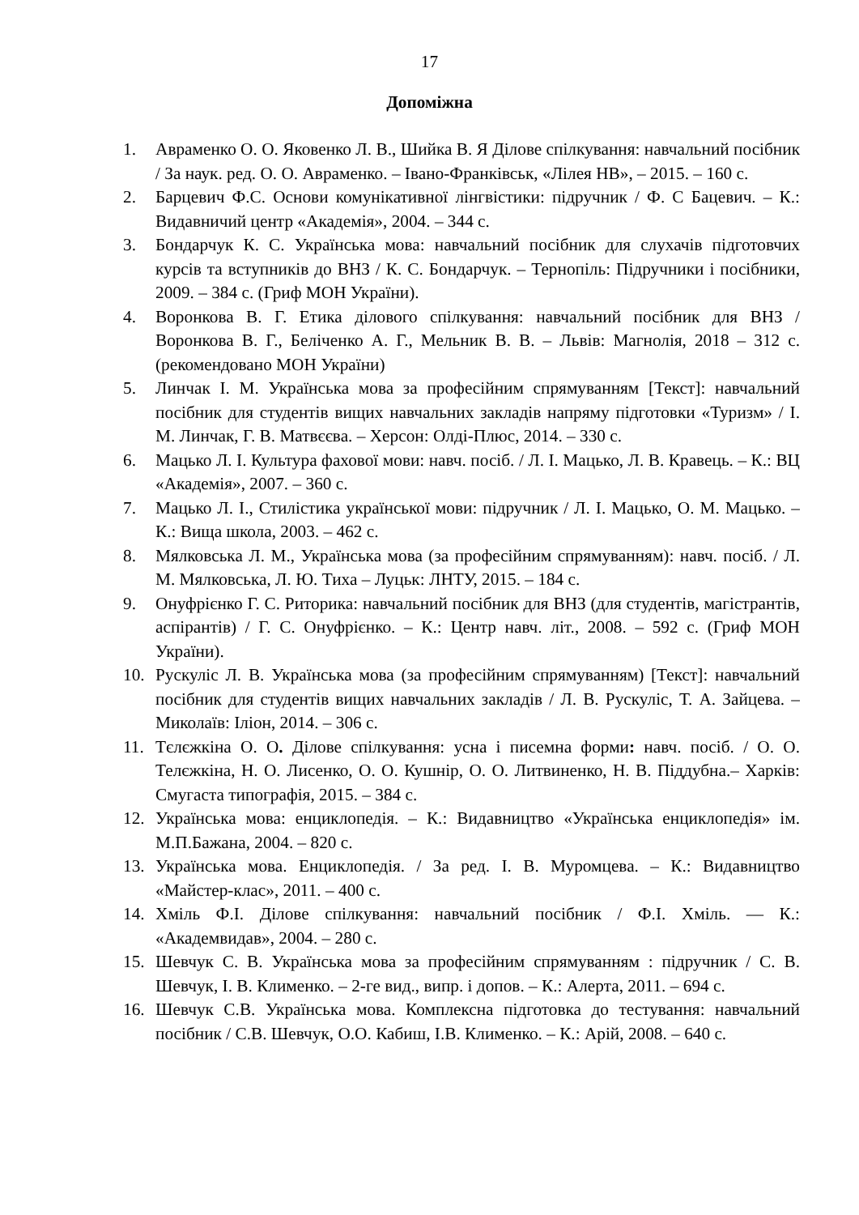17
Допоміжна
1. Авраменко О. О. Яковенко Л. В., Шийка В. Я Ділове спілкування: навчальний посібник / За наук. ред. О. О. Авраменко. – Івано-Франківськ, «Лілея НВ», – 2015. – 160 с.
2. Барцевич Ф.С. Основи комунікативної лінгвістики: підручник / Ф. С Бацевич. – К.: Видавничий центр «Академія», 2004. – 344 с.
3. Бондарчук К. С. Українська мова: навчальний посібник для слухачів підготовчих курсів та вступників до ВНЗ / К. С. Бондарчук. – Тернопіль: Підручники і посібники, 2009. – 384 с. (Гриф МОН України).
4. Воронкова В. Г. Етика ділового спілкування: навчальний посібник для ВНЗ / Воронкова В. Г., Беліченко А. Г., Мельник В. В. – Львів: Магнолія, 2018 – 312 с. (рекомендовано МОН України)
5. Линчак І. М. Українська мова за професійним спрямуванням [Текст]: навчальний посібник для студентів вищих навчальних закладів напряму підготовки «Туризм» / І. М. Линчак, Г. В. Матвєєва. – Херсон: Олді-Плюс, 2014. – 330 с.
6. Мацько Л. І. Культура фахової мови: навч. посіб. / Л. І. Мацько, Л. В. Кравець. – К.: ВЦ «Академія», 2007. – 360 с.
7. Мацько Л. І., Стилістика української мови: підручник / Л. І. Мацько, О. М. Мацько. – К.: Вища школа, 2003. – 462 с.
8. Мялковська Л. М., Українська мова (за професійним спрямуванням): навч. посіб. / Л. М. Мялковська, Л. Ю. Тиха – Луцьк: ЛНТУ, 2015. – 184 с.
9. Онуфрієнко Г. С. Риторика: навчальний посібник для ВНЗ (для студентів, магістрантів, аспірантів) / Г. С. Онуфрієнко. – К.: Центр навч. літ., 2008. – 592 с. (Гриф МОН України).
10. Рускуліс Л. В. Українська мова (за професійним спрямуванням) [Текст]: навчальний посібник для студентів вищих навчальних закладів / Л. В. Рускуліс, Т. А. Зайцева. – Миколаїв: Іліон, 2014. – 306 с.
11. Тєлєжкіна О. О. Ділове спілкування: усна і писемна форми: навч. посіб. / О. О. Телєжкіна, Н. О. Лисенко, О. О. Кушнір, О. О. Литвиненко, Н. В. Піддубна.– Харків: Смугаста типографія, 2015. – 384 с.
12. Українська мова: енциклопедія. – К.: Видавництво «Українська енциклопедія» ім. М.П.Бажана, 2004. – 820 с.
13. Українська мова. Енциклопедія. / За ред. І. В. Муромцева. – К.: Видавництво «Майстер-клас», 2011. – 400 с.
14. Хміль Ф.І. Ділове спілкування: навчальний посібник / Ф.І. Хміль. — К.: «Академвидав», 2004. – 280 с.
15. Шевчук С. В. Українська мова за професійним спрямуванням : підручник / С. В. Шевчук, І. В. Клименко. – 2-ге вид., випр. і допов. – К.: Алерта, 2011. – 694 с.
16. Шевчук С.В. Українська мова. Комплексна підготовка до тестування: навчальний посібник / С.В. Шевчук, О.О. Кабиш, І.В. Клименко. – К.: Арій, 2008. – 640 с.